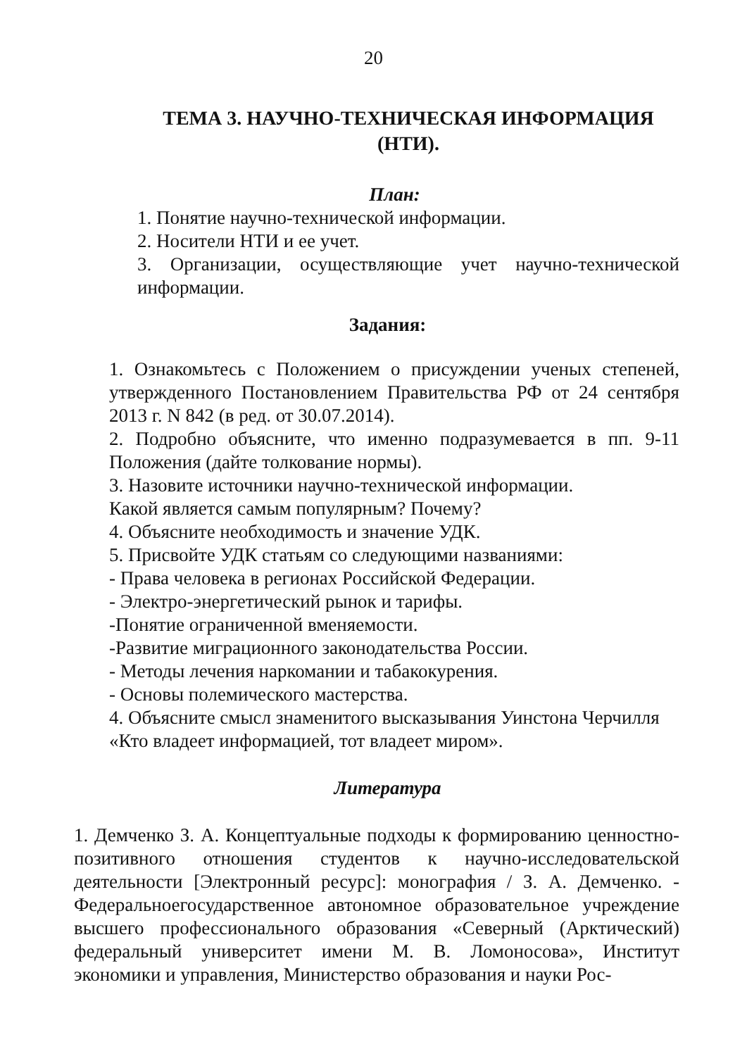20
ТЕМА 3. НАУЧНО-ТЕХНИЧЕСКАЯ ИНФОРМАЦИЯ (НТИ).
План:
1. Понятие научно-технической информации.
2. Носители НТИ и ее учет.
3. Организации, осуществляющие учет научно-технической информации.
Задания:
1. Ознакомьтесь с Положением о присуждении ученых степеней, утвержденного Постановлением Правительства РФ от 24 сентября 2013 г. N 842 (в ред. от 30.07.2014).
2. Подробно объясните, что именно подразумевается в пп. 9-11 Положения (дайте толкование нормы).
3. Назовите источники научно-технической информации.
Какой является самым популярным? Почему?
4. Объясните необходимость и значение УДК.
5. Присвойте УДК статьям со следующими названиями:
- Права человека в регионах Российской Федерации.
- Электро-энергетический рынок и тарифы.
-Понятие ограниченной вменяемости.
-Развитие миграционного законодательства России.
- Методы лечения наркомании и табакокурения.
- Основы полемического мастерства.
4. Объясните смысл знаменитого высказывания Уинстона Черчилля «Кто владеет информацией, тот владеет миром».
Литература
1. Демченко З. А. Концептуальные подходы к формированию ценностно-позитивного отношения студентов к научно-исследовательской деятельности [Электронный ресурс]: монография / З. А. Демченко. - Федеральноегосударственное автономное образовательное учреждение высшего профессионального образования «Северный (Арктический) федеральный университет имени М. В. Ломоносова», Институт экономики и управления, Министерство образования и науки Рос-